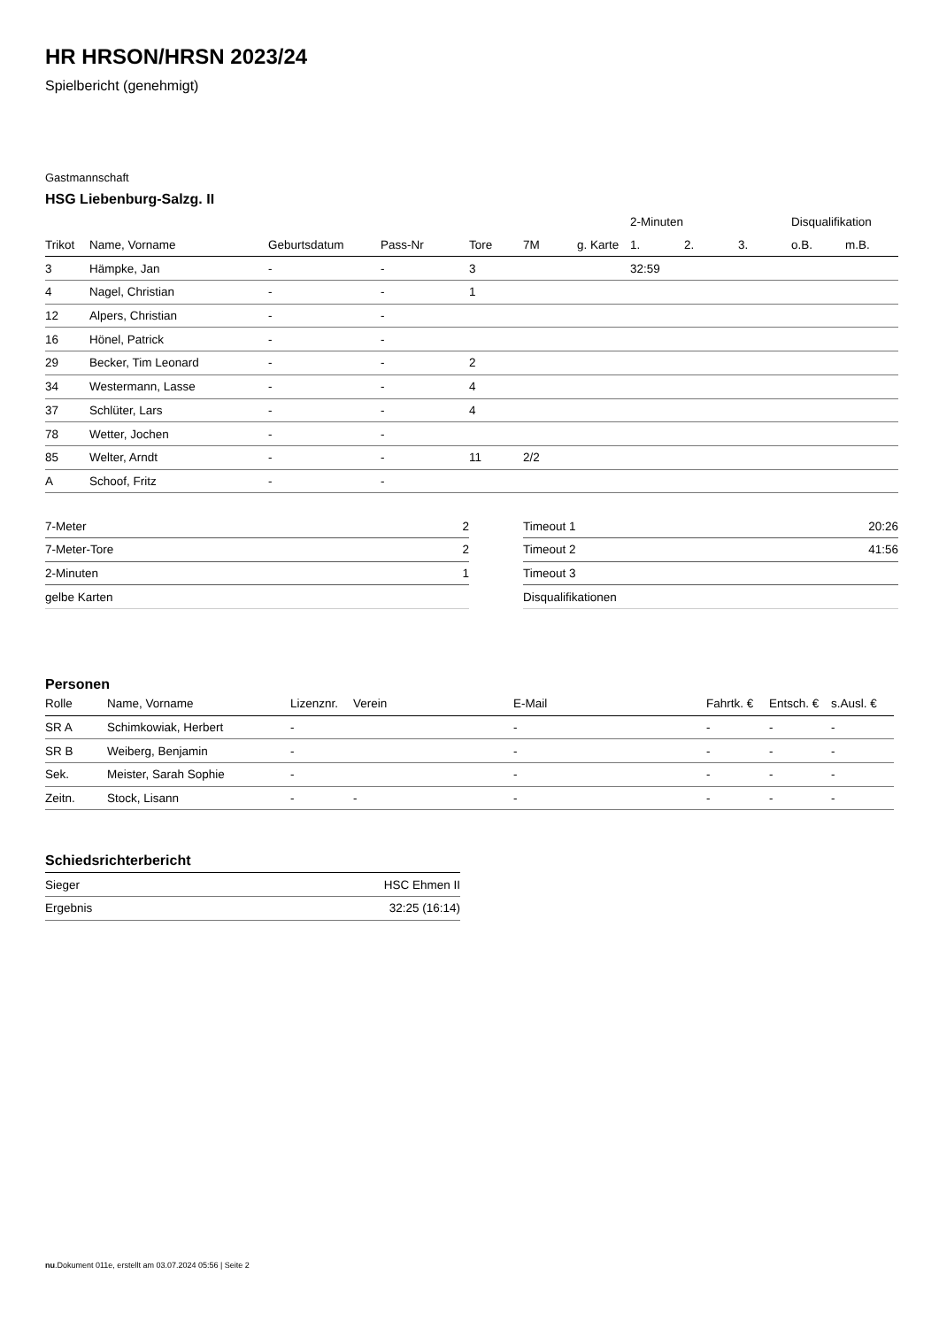HR HRSON/HRSN 2023/24
Spielbericht (genehmigt)
Gastmannschaft
HSG Liebenburg-Salzg. II
| | | | | | | | 2-Minuten | | | Disqualifikation | |
| --- | --- | --- | --- | --- | --- | --- | --- | --- | --- | --- | --- |
| Trikot | Name, Vorname | Geburtsdatum | Pass-Nr | Tore | 7M | g. Karte | 1. | 2. | 3. | o.B. | m.B. |
| 3 | Hämpke, Jan | - | - | 3 | | | 32:59 | | | | |
| 4 | Nagel, Christian | - | - | 1 | | | | | | | |
| 12 | Alpers, Christian | - | - | | | | | | | | |
| 16 | Hönel, Patrick | - | - | | | | | | | | |
| 29 | Becker, Tim Leonard | - | - | 2 | | | | | | | |
| 34 | Westermann, Lasse | - | - | 4 | | | | | | | |
| 37 | Schlüter, Lars | - | - | 4 | | | | | | | |
| 78 | Wetter, Jochen | - | - | | | | | | | | |
| 85 | Welter, Arndt | - | - | 11 | 2/2 | | | | | | |
| A | Schoof, Fritz | - | - | | | | | | | | |
| 7-Meter | 2 |
| 7-Meter-Tore | 2 |
| 2-Minuten | 1 |
| gelbe Karten | |
| Timeout 1 | 20:26 |
| Timeout 2 | 41:56 |
| Timeout 3 | |
| Disqualifikationen | |
Personen
| Rolle | Name, Vorname | Lizenznr. | Verein | E-Mail | Fahrtk. € | Entsch. € | s.Ausl. € |
| --- | --- | --- | --- | --- | --- | --- | --- |
| SR A | Schimkowiak, Herbert | - | | - | - | - | - |
| SR B | Weiberg, Benjamin | - | | - | - | - | - |
| Sek. | Meister, Sarah Sophie | - | | - | - | - | - |
| Zeitn. | Stock, Lisann | - | - | - | - | - | - |
Schiedsrichterbericht
| Sieger | HSC Ehmen II |
| Ergebnis | 32:25 (16:14) |
nu.Dokument 011e, erstellt am 03.07.2024 05:56 | Seite 2